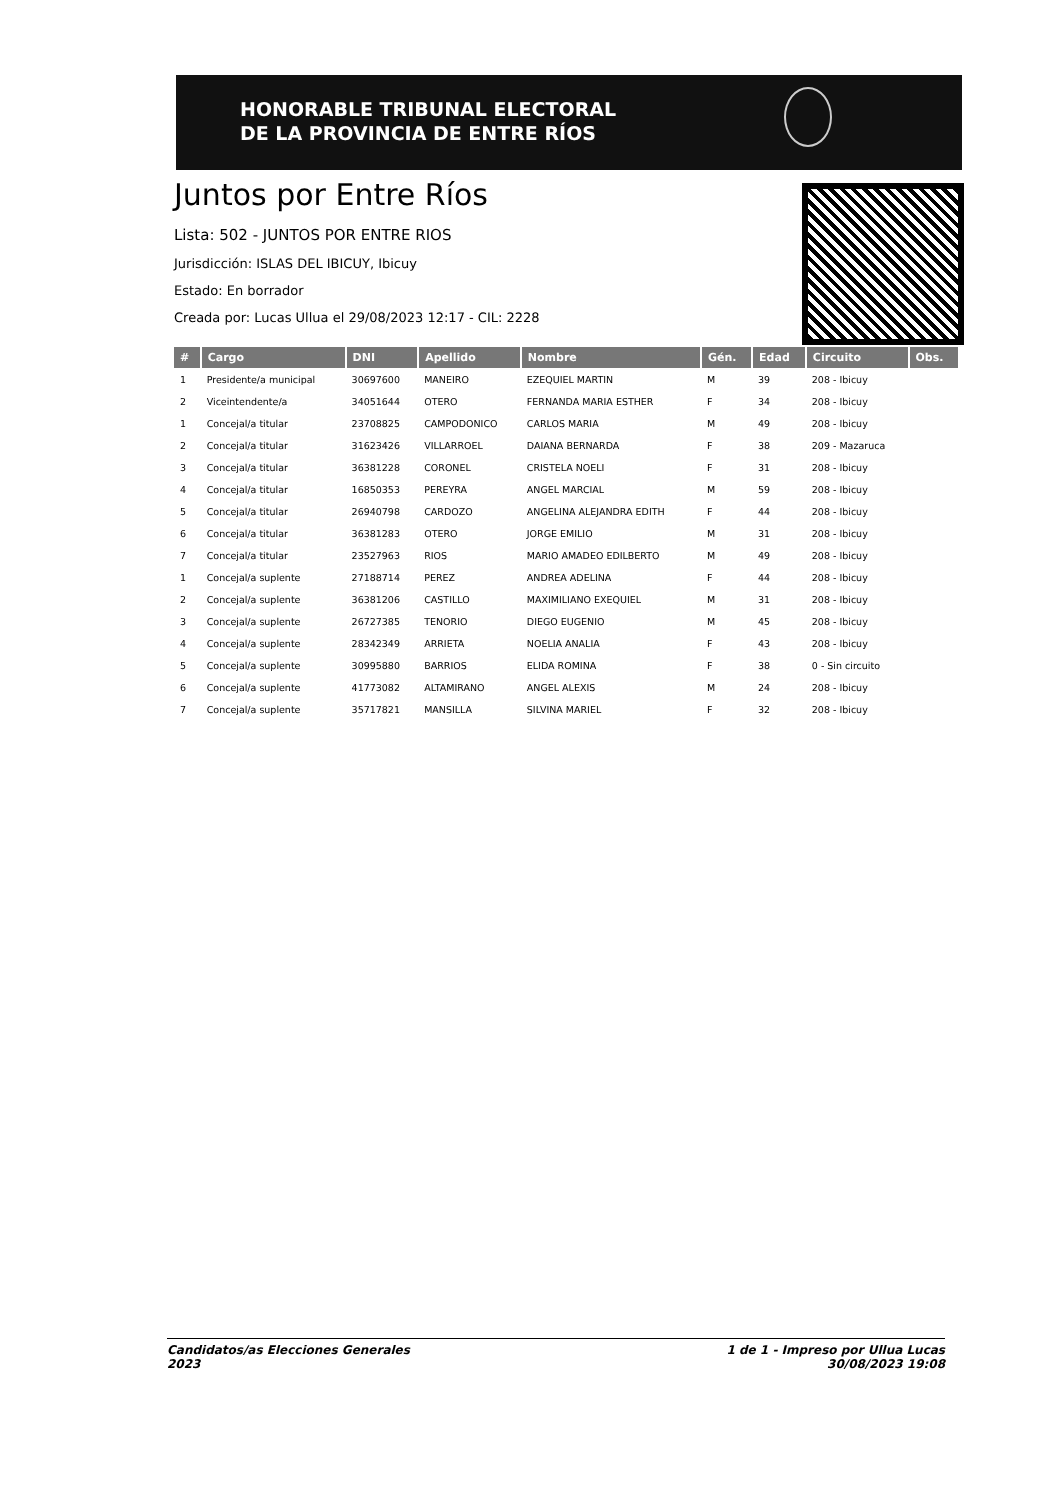HONORABLE TRIBUNAL ELECTORAL
DE LA PROVINCIA DE ENTRE RÍOS
Juntos por Entre Ríos
Lista: 502 - JUNTOS POR ENTRE RIOS
Jurisdicción: ISLAS DEL IBICUY, Ibicuy
Estado: En borrador
Creada por: Lucas Ullua el 29/08/2023 12:17 - CIL: 2228
| # | Cargo | DNI | Apellido | Nombre | Gén. | Edad | Circuito | Obs. |
| --- | --- | --- | --- | --- | --- | --- | --- | --- |
| 1 | Presidente/a municipal | 30697600 | MANEIRO | EZEQUIEL MARTIN | M | 39 | 208 - Ibicuy | |
| 2 | Viceintendente/a | 34051644 | OTERO | FERNANDA MARIA ESTHER | F | 34 | 208 - Ibicuy | |
| 1 | Concejal/a titular | 23708825 | CAMPODONICO | CARLOS MARIA | M | 49 | 208 - Ibicuy | |
| 2 | Concejal/a titular | 31623426 | VILLARROEL | DAIANA BERNARDA | F | 38 | 209 - Mazaruca | |
| 3 | Concejal/a titular | 36381228 | CORONEL | CRISTELA NOELI | F | 31 | 208 - Ibicuy | |
| 4 | Concejal/a titular | 16850353 | PEREYRA | ANGEL MARCIAL | M | 59 | 208 - Ibicuy | |
| 5 | Concejal/a titular | 26940798 | CARDOZO | ANGELINA ALEJANDRA EDITH | F | 44 | 208 - Ibicuy | |
| 6 | Concejal/a titular | 36381283 | OTERO | JORGE EMILIO | M | 31 | 208 - Ibicuy | |
| 7 | Concejal/a titular | 23527963 | RIOS | MARIO AMADEO EDILBERTO | M | 49 | 208 - Ibicuy | |
| 1 | Concejal/a suplente | 27188714 | PEREZ | ANDREA ADELINA | F | 44 | 208 - Ibicuy | |
| 2 | Concejal/a suplente | 36381206 | CASTILLO | MAXIMILIANO EXEQUIEL | M | 31 | 208 - Ibicuy | |
| 3 | Concejal/a suplente | 26727385 | TENORIO | DIEGO EUGENIO | M | 45 | 208 - Ibicuy | |
| 4 | Concejal/a suplente | 28342349 | ARRIETA | NOELIA ANALIA | F | 43 | 208 - Ibicuy | |
| 5 | Concejal/a suplente | 30995880 | BARRIOS | ELIDA ROMINA | F | 38 | 0 - Sin circuito | |
| 6 | Concejal/a suplente | 41773082 | ALTAMIRANO | ANGEL ALEXIS | M | 24 | 208 - Ibicuy | |
| 7 | Concejal/a suplente | 35717821 | MANSILLA | SILVINA MARIEL | F | 32 | 208 - Ibicuy | |
Candidatos/as Elecciones Generales
2023
1 de 1 - Impreso por Ullua Lucas
30/08/2023 19:08